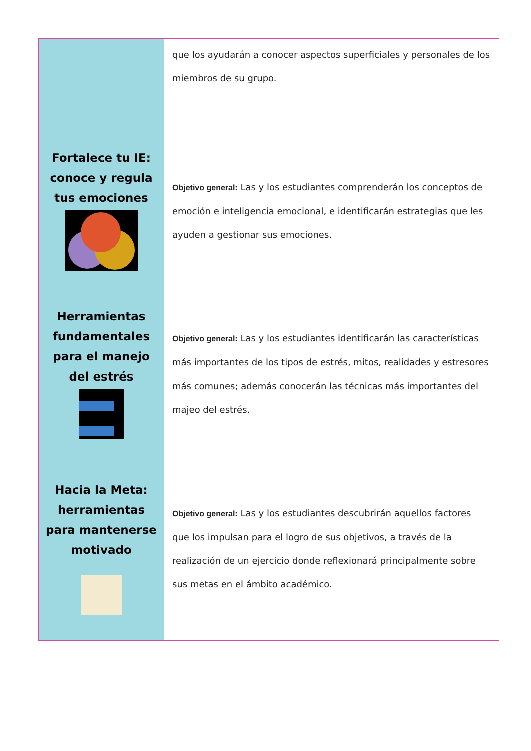| | que los ayudarán a conocer aspectos superficiales y personales de los miembros de su grupo. |
| Fortalece tu IE: conoce y regula tus emociones | Objetivo general: Las y los estudiantes comprenderán los conceptos de emoción e inteligencia emocional, e identificarán estrategias que les ayuden a gestionar sus emociones. |
| Herramientas fundamentales para el manejo del estrés | Objetivo general: Las y los estudiantes identificarán las características más importantes de los tipos de estrés, mitos, realidades y estresores más comunes; además conocerán las técnicas más importantes del majeo del estrés. |
| Hacia la Meta: herramientas para mantenerse motivado | Objetivo general: Las y los estudiantes descubrirán aquellos factores que los impulsan para el logro de sus objetivos, a través de la realización de un ejercicio donde reflexionará principalmente sobre sus metas en el ámbito académico. |